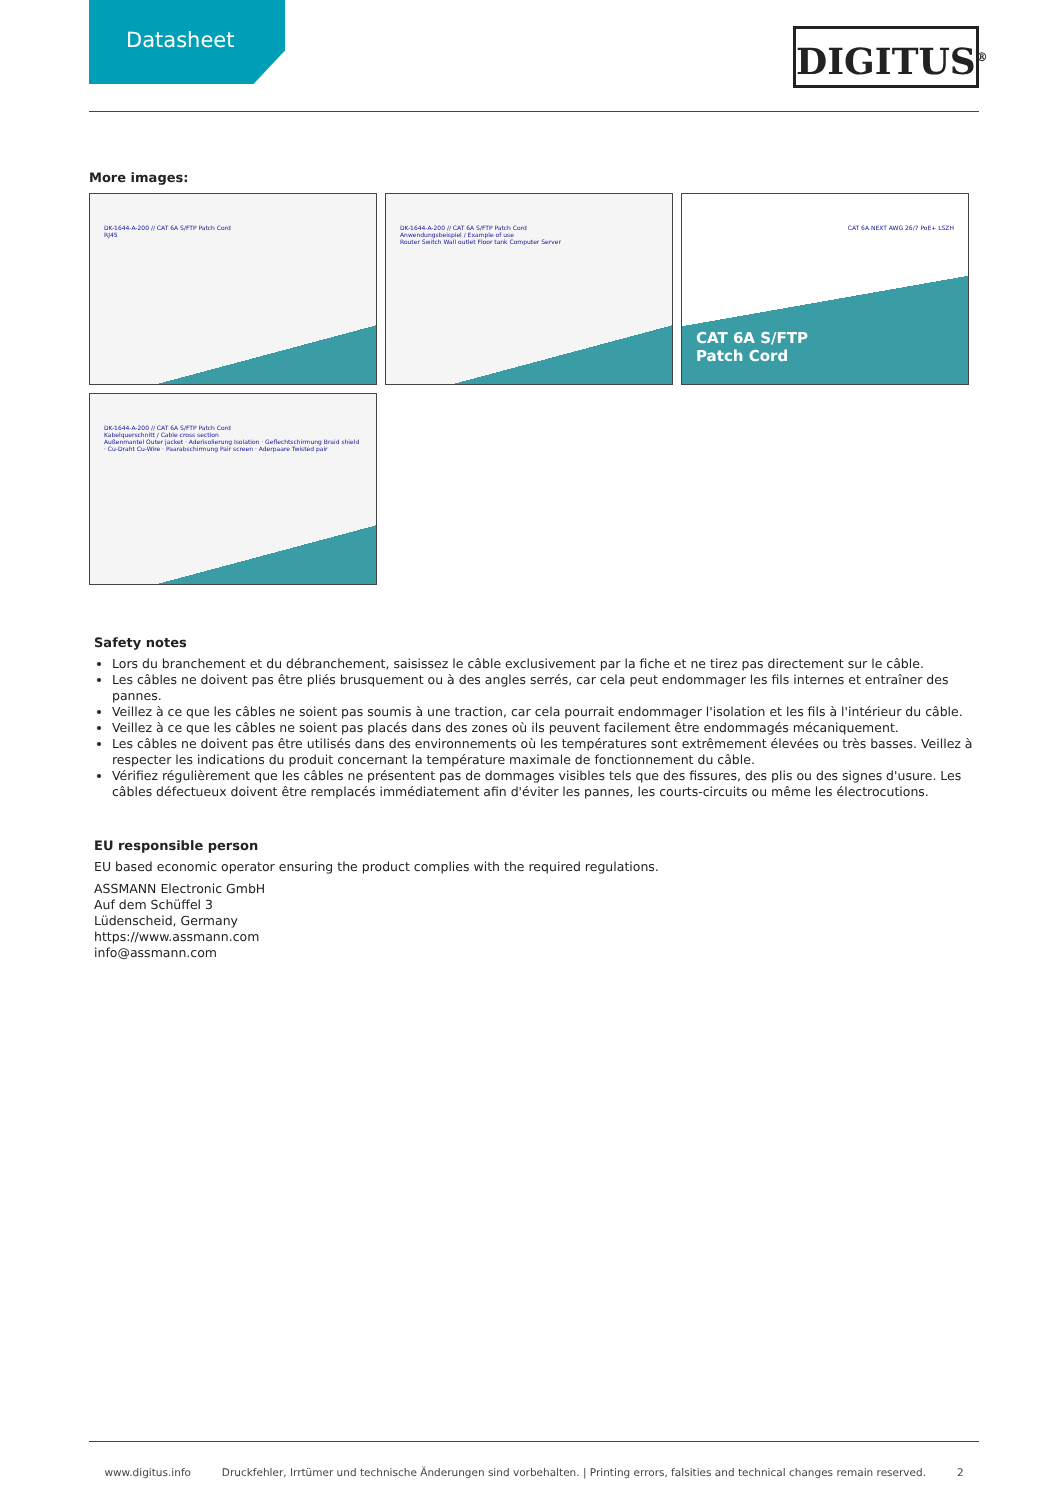Datasheet
DIGITUS<sup>®</sup>
More images:
DK-1644-A-200 // CAT 6A S/FTP Patch Cord
RJ45
DK-1644-A-200 // CAT 6A S/FTP Patch Cord
Anwendungsbeispiel / Example of use
Router Switch Wall outlet Floor tank Computer Server
CAT 6A NEXT AWG 26/7 PoE+ LSZH
CAT 6A S/FTP
Patch Cord
DK-1644-A-200 // CAT 6A S/FTP Patch Cord
Kabelquerschnitt / Cable cross section
Außenmantel Outer jacket · Aderisolierung Isolation · Geflechtschirmung Braid shield · Cu-Draht Cu-Wire · Paarabschirmung Pair screen · Aderpaare Twisted pair
Safety notes
Lors du branchement et du débranchement, saisissez le câble exclusivement par la fiche et ne tirez pas directement sur le câble.
Les câbles ne doivent pas être pliés brusquement ou à des angles serrés, car cela peut endommager les fils internes et entraîner des pannes.
Veillez à ce que les câbles ne soient pas soumis à une traction, car cela pourrait endommager l'isolation et les fils à l'intérieur du câble.
Veillez à ce que les câbles ne soient pas placés dans des zones où ils peuvent facilement être endommagés mécaniquement.
Les câbles ne doivent pas être utilisés dans des environnements où les températures sont extrêmement élevées ou très basses. Veillez à respecter les indications du produit concernant la température maximale de fonctionnement du câble.
Vérifiez régulièrement que les câbles ne présentent pas de dommages visibles tels que des fissures, des plis ou des signes d'usure. Les câbles défectueux doivent être remplacés immédiatement afin d'éviter les pannes, les courts-circuits ou même les électrocutions.
EU responsible person
EU based economic operator ensuring the product complies with the required regulations.
ASSMANN Electronic GmbH
Auf dem Schüffel 3
Lüdenscheid, Germany
https://www.assmann.com
info@assmann.com
www.digitus.info Druckfehler, Irrtümer und technische Änderungen sind vorbehalten. | Printing errors, falsities and technical changes remain reserved. 2